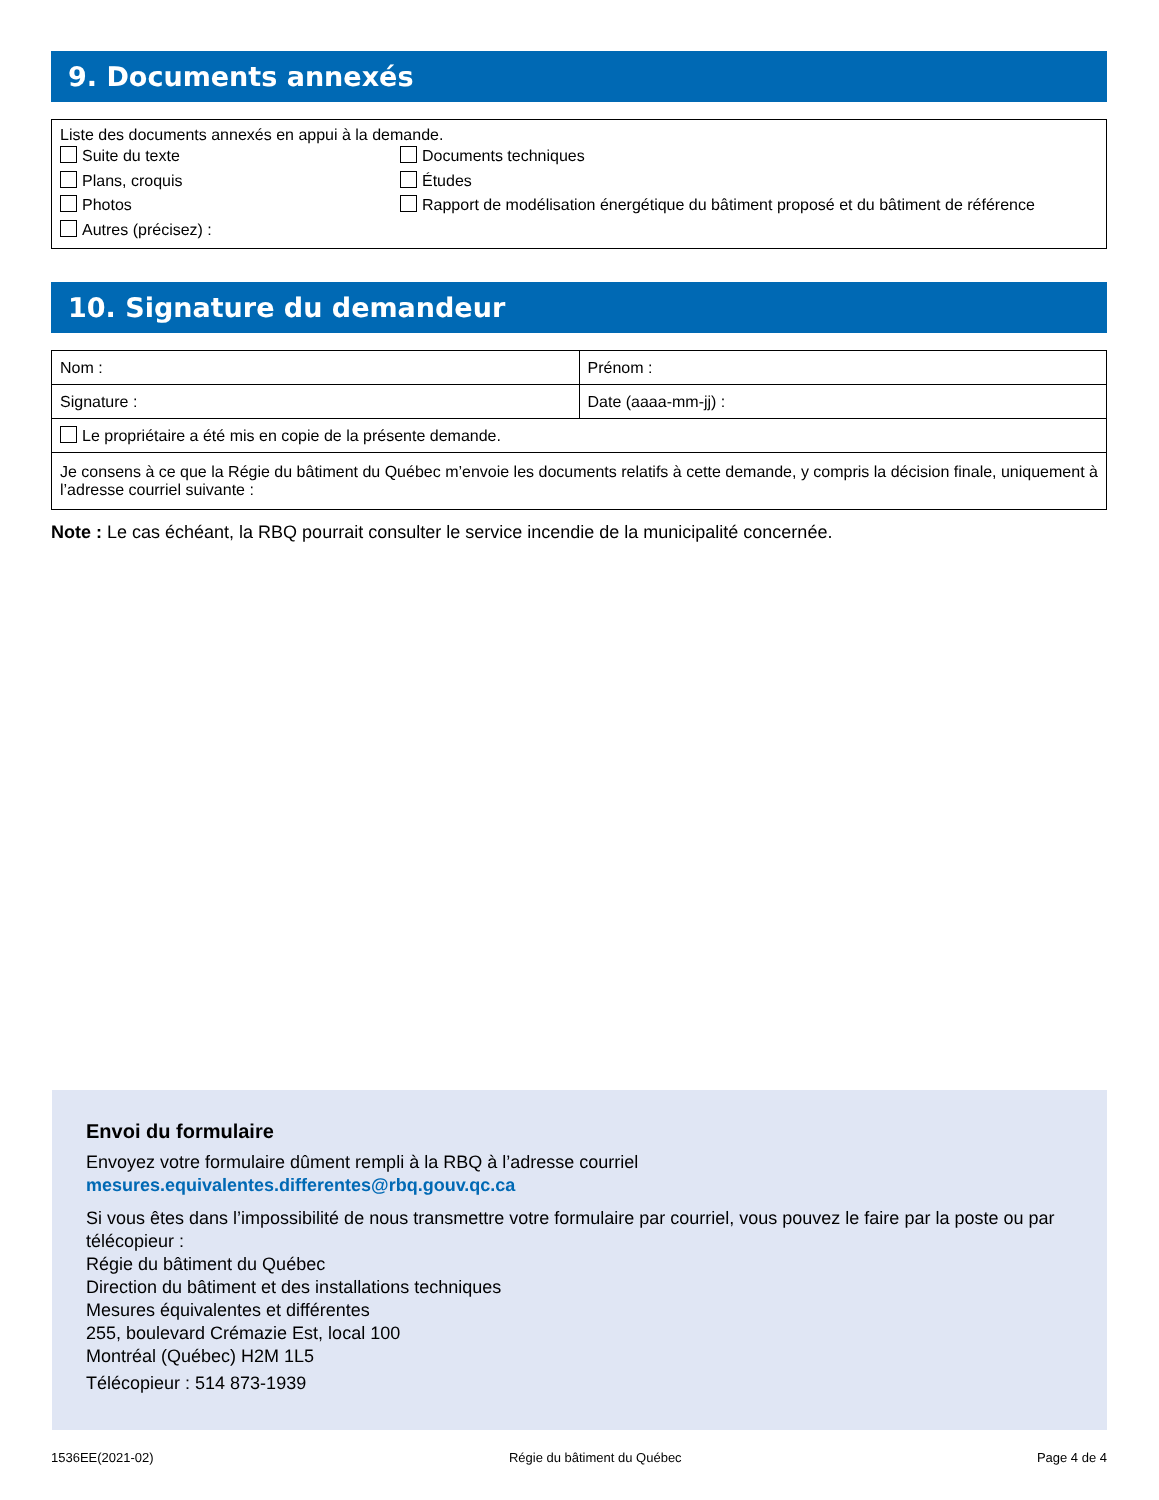9. Documents annexés
Liste des documents annexés en appui à la demande.
Suite du texte
Plans, croquis
Photos
Autres (précisez) :
Documents techniques
Études
Rapport de modélisation énergétique du bâtiment proposé et du bâtiment de référence
10. Signature du demandeur
| Nom : | Prénom : |
| Signature : | Date (aaaa-mm-jj) : |
| Le propriétaire a été mis en copie de la présente demande. | |
| Je consens à ce que la Régie du bâtiment du Québec m’envoie les documents relatifs à cette demande, y compris la décision finale, uniquement à l’adresse courriel suivante : | |
Note : Le cas échéant, la RBQ pourrait consulter le service incendie de la municipalité concernée.
Envoi du formulaire
Envoyez votre formulaire dûment rempli à la RBQ à l’adresse courriel
mesures.equivalentes.differentes@rbq.gouv.qc.ca
Si vous êtes dans l’impossibilité de nous transmettre votre formulaire par courriel, vous pouvez le faire par la poste ou par télécopieur :
Régie du bâtiment du Québec
Direction du bâtiment et des installations techniques
Mesures équivalentes et différentes
255, boulevard Crémazie Est, local 100
Montréal (Québec) H2M 1L5
Télécopieur : 514 873-1939
1536EE(2021-02) Régie du bâtiment du Québec Page 4 de 4